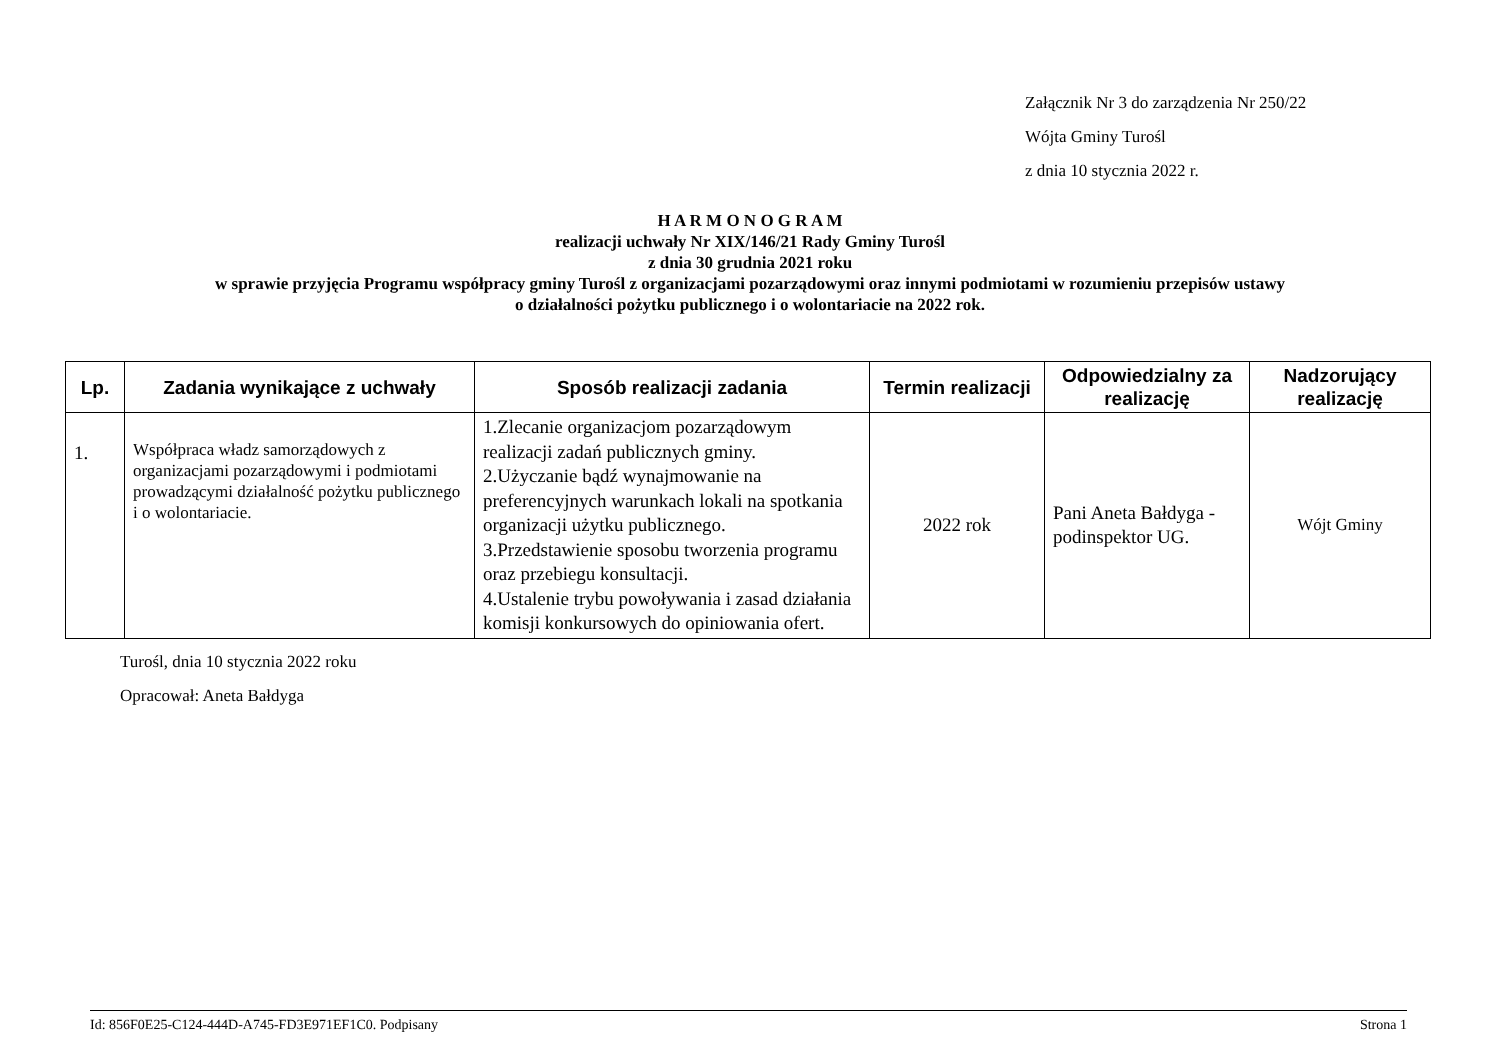Załącznik Nr 3 do zarządzenia Nr 250/22
Wójta Gminy Turośl
z dnia 10 stycznia 2022 r.
H A R M O N O G R A M
realizacji uchwały Nr XIX/146/21 Rady Gminy Turośl
z dnia 30 grudnia 2021 roku
w sprawie przyjęcia Programu współpracy gminy Turośl z organizacjami pozarządowymi oraz innymi podmiotami w rozumieniu przepisów ustawy
o działalności pożytku publicznego i o wolontariacie na 2022 rok.
| Lp. | Zadania wynikające z uchwały | Sposób realizacji zadania | Termin realizacji | Odpowiedzialny za realizację | Nadzorujący realizację |
| --- | --- | --- | --- | --- | --- |
| 1. | Współpraca władz samorządowych z organizacjami pozarządowymi i podmiotami prowadzącymi działalność pożytku publicznego i o wolontariacie. | 1.Zlecanie organizacjom pozarządowym realizacji zadań publicznych gminy. 2.Użyczanie bądź wynajmowanie na preferencyjnych warunkach lokali na spotkania organizacji użytku publicznego. 3.Przedstawienie sposobu tworzenia programu oraz przebiegu konsultacji. 4.Ustalenie trybu powoływania i zasad działania komisji konkursowych do opiniowania ofert. | 2022 rok | Pani Aneta Bałdyga - podinspektor UG. | Wójt Gminy |
Turośl, dnia 10 stycznia 2022 roku
Opracował: Aneta Bałdyga
Id: 856F0E25-C124-444D-A745-FD3E971EF1C0. Podpisany Strona 1